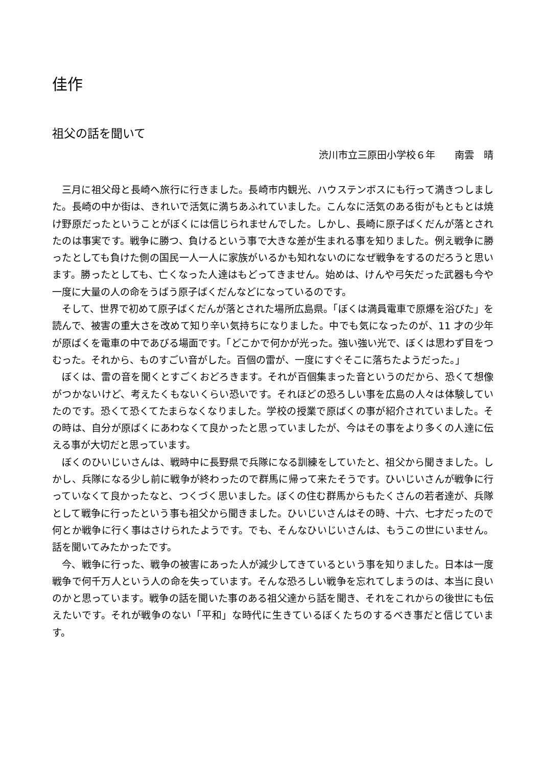佳作
祖父の話を聞いて
渋川市立三原田小学校６年　　南雲　晴
三月に祖父母と長崎へ旅行に行きました。長崎市内観光、ハウステンボスにも行って満きつしました。長崎の中か街は、きれいで活気に満ちあふれていました。こんなに活気のある街がもともとは焼け野原だったということがぼくには信じられませんでした。しかし、長崎に原子ばくだんが落とされたのは事実です。戦争に勝つ、負けるという事で大きな差が生まれる事を知りました。例え戦争に勝ったとしても負けた側の国民一人一人に家族がいるかも知れないのになぜ戦争をするのだろうと思います。勝ったとしても、亡くなった人達はもどってきません。始めは、けんや弓矢だった武器も今や一度に大量の人の命をうばう原子ばくだんなどになっているのです。
そして、世界で初めて原子ばくだんが落とされた場所広島県。「ぼくは満員電車で原爆を浴びた」を読んで、被害の重大さを改めて知り辛い気持ちになりました。中でも気になったのが、11 才の少年が原ばくを電車の中であびる場面です。「どこかで何かが光った。強い強い光で、ぼくは思わず目をつむった。それから、ものすごい音がした。百個の雷が、一度にすぐそこに落ちたようだった。」
ぼくは、雷の音を聞くとすごくおどろきます。それが百個集まった音というのだから、恐くて想像がつかないけど、考えたくもないくらい恐いです。それほどの恐ろしい事を広島の人々は体験していたのです。恐くて恐くてたまらなくなりました。学校の授業で原ばくの事が紹介されていました。その時は、自分が原ばくにあわなくて良かったと思っていましたが、今はその事をより多くの人達に伝える事が大切だと思っています。
ぼくのひいじいさんは、戦時中に長野県で兵隊になる訓練をしていたと、祖父から聞きました。しかし、兵隊になる少し前に戦争が終わったので群馬に帰って来たそうです。ひいじいさんが戦争に行っていなくて良かったなと、つくづく思いました。ぼくの住む群馬からもたくさんの若者達が、兵隊として戦争に行ったという事も祖父から聞きました。ひいじいさんはその時、十六、七才だったので何とか戦争に行く事はさけられたようです。でも、そんなひいじいさんは、もうこの世にいません。話を聞いてみたかったです。
今、戦争に行った、戦争の被害にあった人が減少してきているという事を知りました。日本は一度戦争で何千万人という人の命を失っています。そんな恐ろしい戦争を忘れてしまうのは、本当に良いのかと思っています。戦争の話を聞いた事のある祖父達から話を聞き、それをこれからの後世にも伝えたいです。それが戦争のない「平和」な時代に生きているぼくたちのするべき事だと信じています。